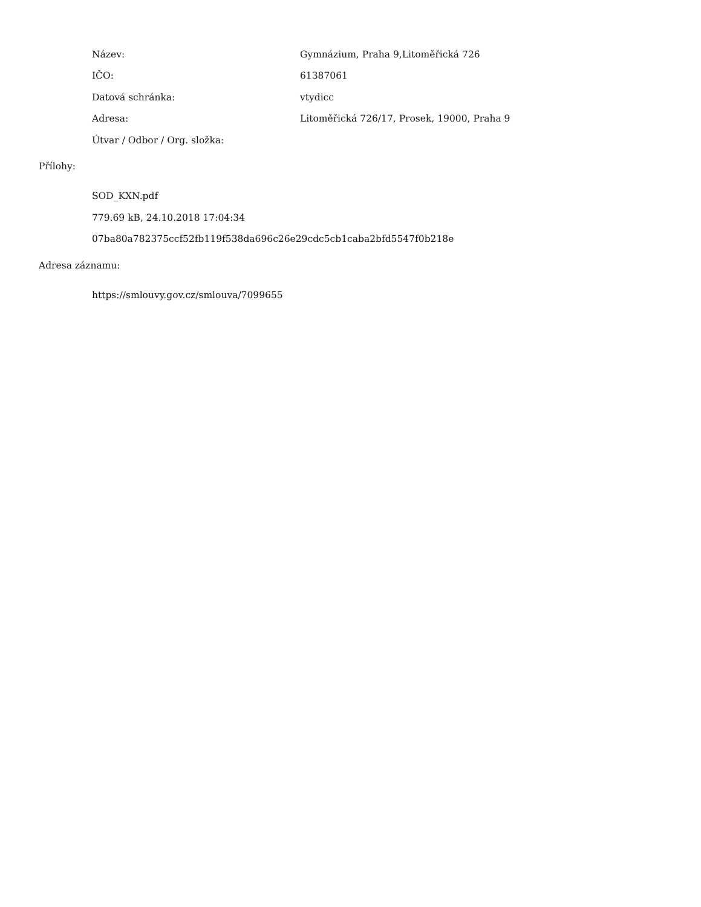Název:
Gymnázium, Praha 9,Litoměřická 726
IČO: 61387061
Datová schránka: vtydicc
Adresa:
Litoměřická 726/17, Prosek, 19000, Praha 9
Útvar / Odbor / Org. složka:
Přílohy:
SOD_KXN.pdf
779.69 kB, 24.10.2018 17:04:34
07ba80a782375ccf52fb119f538da696c26e29cdc5cb1caba2bfd5547f0b218e
Adresa záznamu:
https://smlouvy.gov.cz/smlouva/7099655